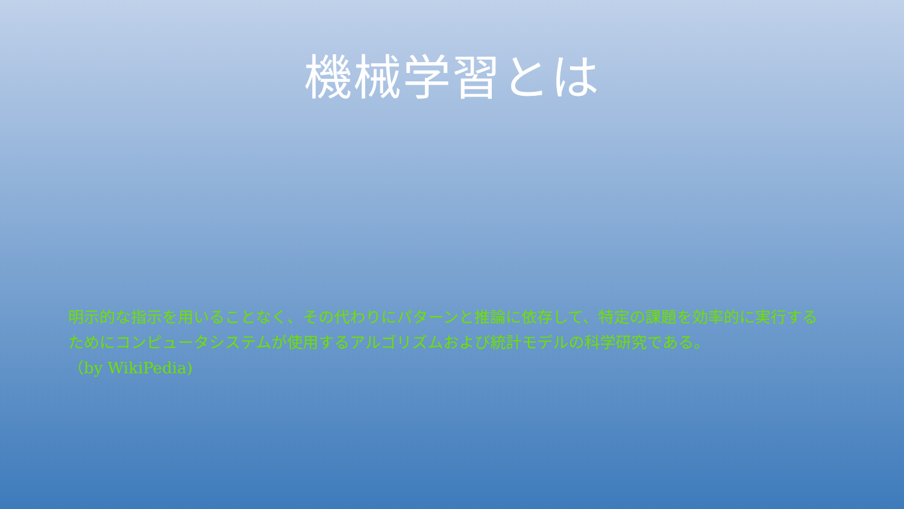機械学習とは
明示的な指示を用いることなく、その代わりにパターンと推論に依存して、特定の課題を効率的に実行するためにコンピュータシステムが使用するアルゴリズムおよび統計モデルの科学研究である。
（by WikiPedia)